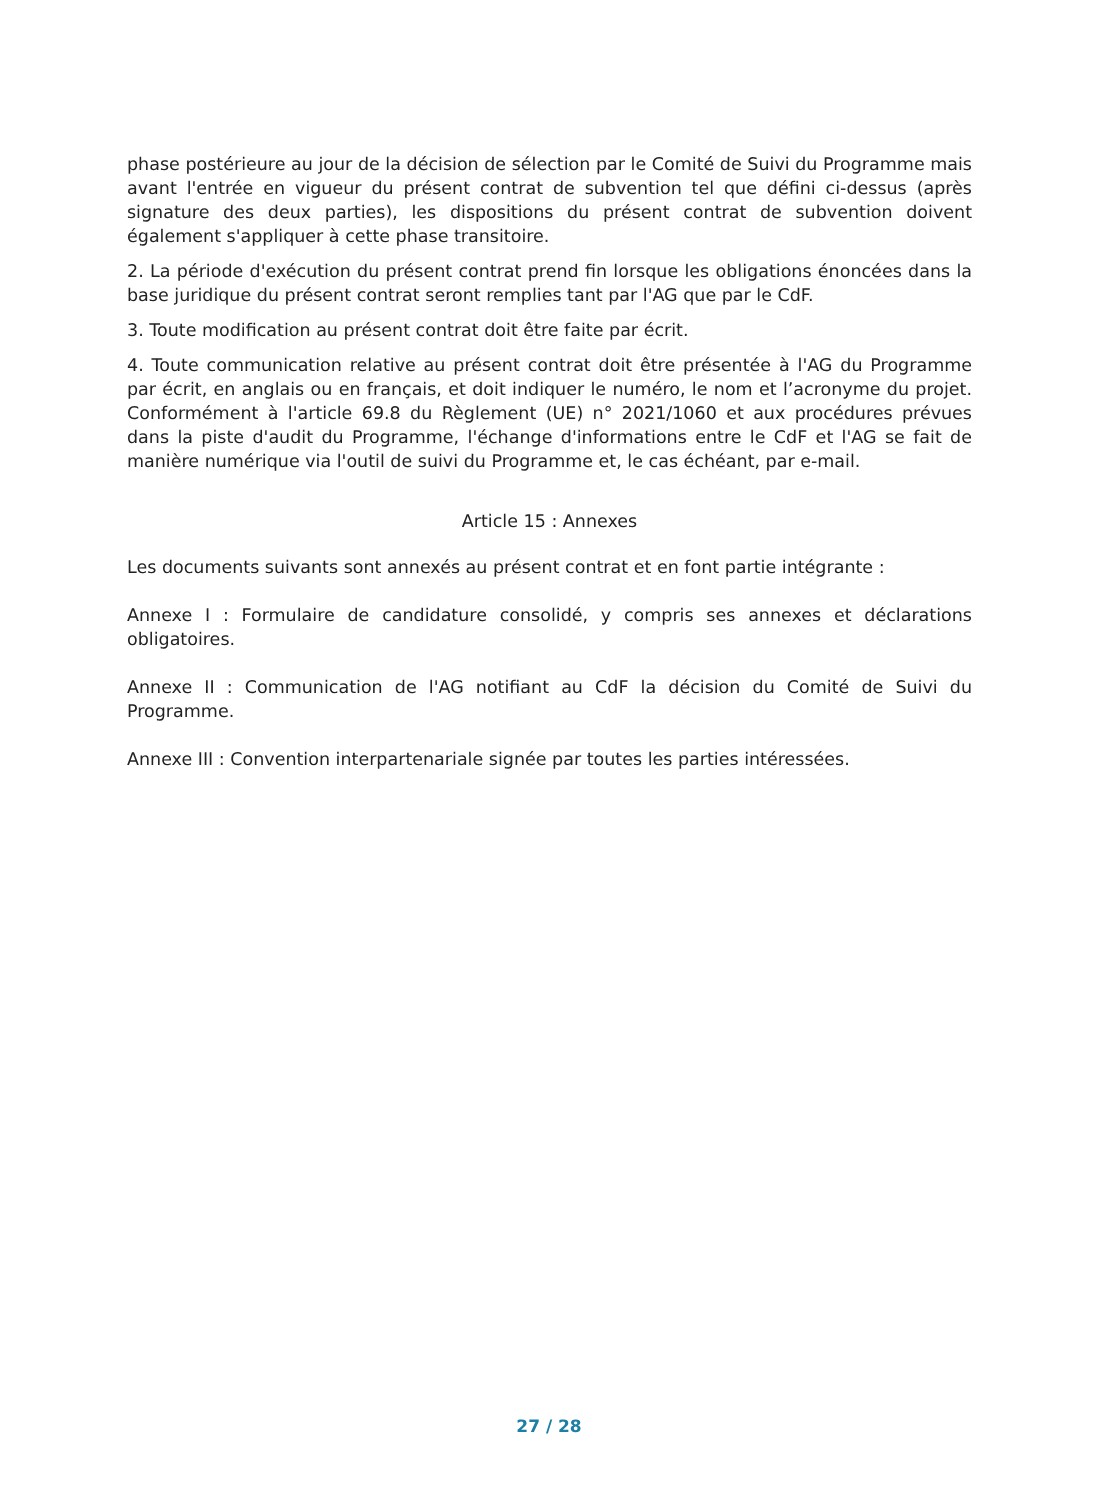phase postérieure au jour de la décision de sélection par le Comité de Suivi du Programme mais avant l'entrée en vigueur du présent contrat de subvention tel que défini ci-dessus (après signature des deux parties), les dispositions du présent contrat de subvention doivent également s'appliquer à cette phase transitoire.
2. La période d'exécution du présent contrat prend fin lorsque les obligations énoncées dans la base juridique du présent contrat seront remplies tant par l'AG que par le CdF.
3. Toute modification au présent contrat doit être faite par écrit.
4. Toute communication relative au présent contrat doit être présentée à l'AG du Programme par écrit, en anglais ou en français, et doit indiquer le numéro, le nom et l’acronyme du projet. Conformément à l'article 69.8 du Règlement (UE) n° 2021/1060 et aux procédures prévues dans la piste d'audit du Programme, l'échange d'informations entre le CdF et l'AG se fait de manière numérique via l'outil de suivi du Programme et, le cas échéant, par e-mail.
Article 15 : Annexes
Les documents suivants sont annexés au présent contrat et en font partie intégrante :
Annexe I : Formulaire de candidature consolidé, y compris ses annexes et déclarations obligatoires.
Annexe II : Communication de l'AG notifiant au CdF la décision du Comité de Suivi du Programme.
Annexe III : Convention interpartenariale signée par toutes les parties intéressées.
27 / 28